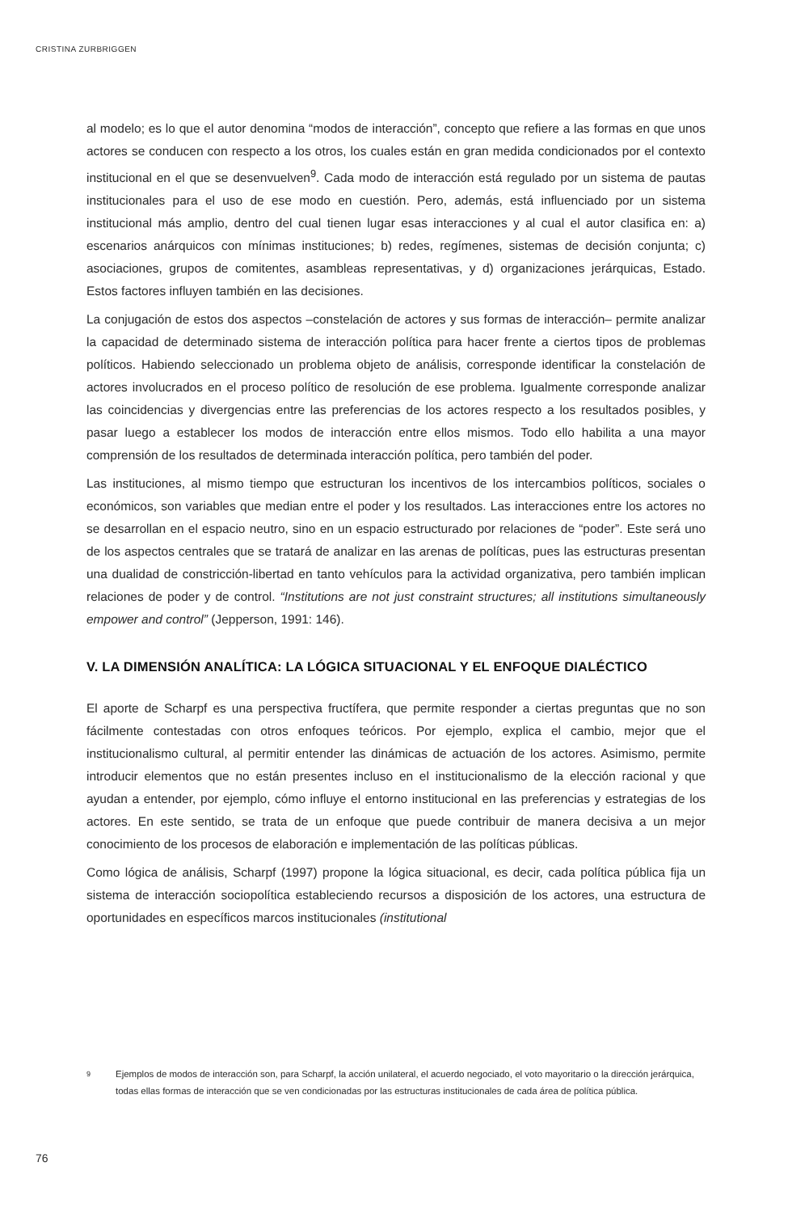CRISTINA ZURBRIGGEN
al modelo; es lo que el autor denomina “modos de interacción”, concepto que refiere a las formas en que unos actores se conducen con respecto a los otros, los cuales están en gran medida condicionados por el contexto institucional en el que se desenvuelven<sup>9</sup>. Cada modo de interacción está regulado por un sistema de pautas institucionales para el uso de ese modo en cuestión. Pero, además, está influenciado por un sistema institucional más amplio, dentro del cual tienen lugar esas interacciones y al cual el autor clasifica en: a) escenarios anárquicos con mínimas instituciones; b) redes, regímenes, sistemas de decisión conjunta; c) asociaciones, grupos de comitentes, asambleas representativas, y d) organizaciones jerárquicas, Estado. Estos factores influyen también en las decisiones.
La conjugación de estos dos aspectos –constelación de actores y sus formas de interacción– permite analizar la capacidad de determinado sistema de interacción política para hacer frente a ciertos tipos de problemas políticos. Habiendo seleccionado un problema objeto de análisis, corresponde identificar la constelación de actores involucrados en el proceso político de resolución de ese problema. Igualmente corresponde analizar las coincidencias y divergencias entre las preferencias de los actores respecto a los resultados posibles, y pasar luego a establecer los modos de interacción entre ellos mismos. Todo ello habilita a una mayor comprensión de los resultados de determinada interacción política, pero también del poder.
Las instituciones, al mismo tiempo que estructuran los incentivos de los intercambios políticos, sociales o económicos, son variables que median entre el poder y los resultados. Las interacciones entre los actores no se desarrollan en el espacio neutro, sino en un espacio estructurado por relaciones de “poder”. Este será uno de los aspectos centrales que se tratará de analizar en las arenas de políticas, pues las estructuras presentan una dualidad de constricción-libertad en tanto vehículos para la actividad organizativa, pero también implican relaciones de poder y de control. “Institutions are not just constraint structures; all institutions simultaneously empower and control” (Jepperson, 1991: 146).
V. LA DIMENSIÓN ANALÍTICA: LA LÓGICA SITUACIONAL Y EL ENFOQUE DIALÉCTICO
El aporte de Scharpf es una perspectiva fructífera, que permite responder a ciertas preguntas que no son fácilmente contestadas con otros enfoques teóricos. Por ejemplo, explica el cambio, mejor que el institucionalismo cultural, al permitir entender las dinámicas de actuación de los actores. Asimismo, permite introducir elementos que no están presentes incluso en el institucionalismo de la elección racional y que ayudan a entender, por ejemplo, cómo influye el entorno institucional en las preferencias y estrategias de los actores. En este sentido, se trata de un enfoque que puede contribuir de manera decisiva a un mejor conocimiento de los procesos de elaboración e implementación de las políticas públicas.
Como lógica de análisis, Scharpf (1997) propone la lógica situacional, es decir, cada política pública fija un sistema de interacción sociopolítica estableciendo recursos a disposición de los actores, una estructura de oportunidades en específicos marcos institucionales (institutional
9
Ejemplos de modos de interacción son, para Scharpf, la acción unilateral, el acuerdo negociado, el voto mayoritario o la dirección jerárquica, todas ellas formas de interacción que se ven condicionadas por las estructuras institucionales de cada área de política pública.
76